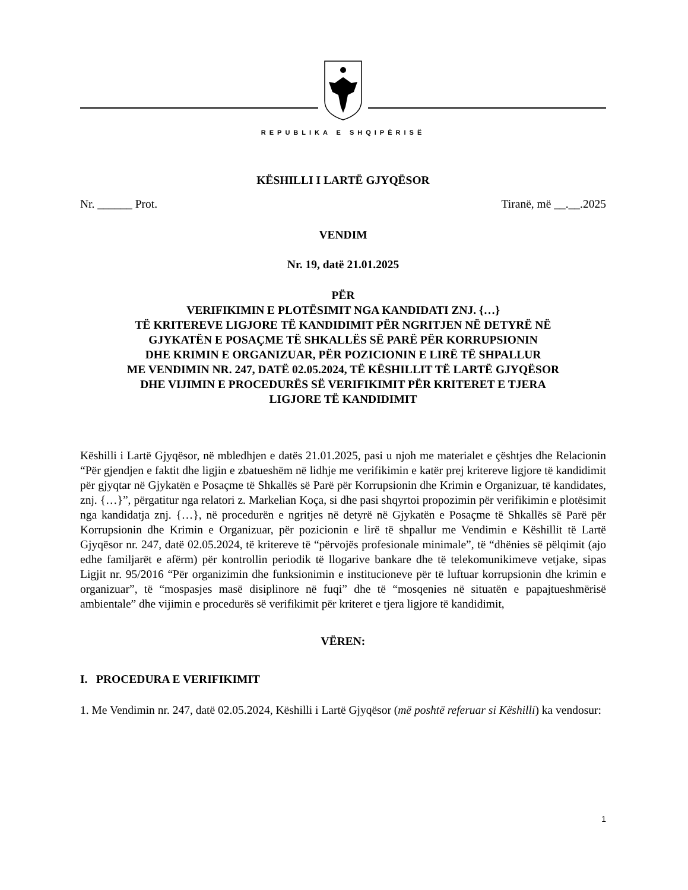REPUBLIKA E SHQIPËRISË
KËSHILLI I LARTË GJYQËSOR
Nr. ______ Prot. Tiranë, më __.__.2025
VENDIM
Nr. 19, datë 21.01.2025
PËR
VERIFIKIMIN E PLOTËSIMIT NGA KANDIDATI ZNJ. {…}
TË KRITEREVE LIGJORE TË KANDIDIMIT PËR NGRITJEN NË DETYRË NË
GJYKATËN E POSAÇME TË SHKALLËS SË PARË PËR KORRUPSIONIN
DHE KRIMIN E ORGANIZUAR, PËR POZICIONIN E LIRË TË SHPALLUR
ME VENDIMIN NR. 247, DATË 02.05.2024, TË KËSHILLIT TË LARTË GJYQËSOR
DHE VIJIMIN E PROCEDURËS SË VERIFIKIMIT PËR KRITERET E TJERA
LIGJORE TË KANDIDIMIT
Këshilli i Lartë Gjyqësor, në mbledhjen e datës 21.01.2025, pasi u njoh me materialet e çështjes dhe Relacionin “Për gjendjen e faktit dhe ligjin e zbatueshëm në lidhje me verifikimin e katër prej kritereve ligjore të kandidimit për gjyqtar në Gjykatën e Posaçme të Shkallës së Parë për Korrupsionin dhe Krimin e Organizuar, të kandidates, znj. {…}”, përgatitur nga relatori z. Markelian Koça, si dhe pasi shqyrtoi propozimin për verifikimin e plotësimit nga kandidatja znj. {…}, në procedurën e ngritjes në detyrë në Gjykatën e Posaçme të Shkallës së Parë për Korrupsionin dhe Krimin e Organizuar, për pozicionin e lirë të shpallur me Vendimin e Këshillit të Lartë Gjyqësor nr. 247, datë 02.05.2024, të kritereve të “përvojës profesionale minimale”, të “dhënies së pëlqimit (ajo edhe familjarët e afërm) për kontrollin periodik të llogarive bankare dhe të telekomunikimeve vetjake, sipas Ligjit nr. 95/2016 “Për organizimin dhe funksionimin e institucioneve për të luftuar korrupsionin dhe krimin e organizuar”, të “mospasjes masë disiplinore në fuqi” dhe të “mosqenies në situatën e papajtueshmërisë ambientale” dhe vijimin e procedurës së verifikimit për kriteret e tjera ligjore të kandidimit,
VËREN:
I. PROCEDURA E VERIFIKIMIT
1. Me Vendimin nr. 247, datë 02.05.2024, Këshilli i Lartë Gjyqësor (më poshtë referuar si Këshilli) ka vendosur:
1